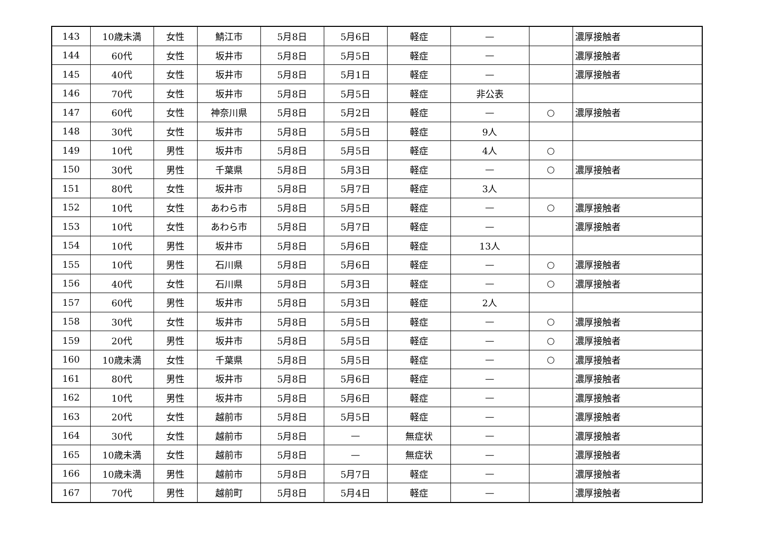| 143 | 10歳未満 | 女性 | 鯖江市 | 5月8日 | 5月6日 | 軽症 | — | | 濃厚接触者 |
| 144 | 60代 | 女性 | 坂井市 | 5月8日 | 5月5日 | 軽症 | — | | 濃厚接触者 |
| 145 | 40代 | 女性 | 坂井市 | 5月8日 | 5月1日 | 軽症 | — | | 濃厚接触者 |
| 146 | 70代 | 女性 | 坂井市 | 5月8日 | 5月5日 | 軽症 | 非公表 | | |
| 147 | 60代 | 女性 | 神奈川県 | 5月8日 | 5月2日 | 軽症 | — | ○ | 濃厚接触者 |
| 148 | 30代 | 女性 | 坂井市 | 5月8日 | 5月5日 | 軽症 | 9人 | | |
| 149 | 10代 | 男性 | 坂井市 | 5月8日 | 5月5日 | 軽症 | 4人 | ○ | |
| 150 | 30代 | 男性 | 千葉県 | 5月8日 | 5月3日 | 軽症 | — | ○ | 濃厚接触者 |
| 151 | 80代 | 女性 | 坂井市 | 5月8日 | 5月7日 | 軽症 | 3人 | | |
| 152 | 10代 | 女性 | あわら市 | 5月8日 | 5月5日 | 軽症 | — | ○ | 濃厚接触者 |
| 153 | 10代 | 女性 | あわら市 | 5月8日 | 5月7日 | 軽症 | — | | 濃厚接触者 |
| 154 | 10代 | 男性 | 坂井市 | 5月8日 | 5月6日 | 軽症 | 13人 | | |
| 155 | 10代 | 男性 | 石川県 | 5月8日 | 5月6日 | 軽症 | — | ○ | 濃厚接触者 |
| 156 | 40代 | 女性 | 石川県 | 5月8日 | 5月3日 | 軽症 | — | ○ | 濃厚接触者 |
| 157 | 60代 | 男性 | 坂井市 | 5月8日 | 5月3日 | 軽症 | 2人 | | |
| 158 | 30代 | 女性 | 坂井市 | 5月8日 | 5月5日 | 軽症 | — | ○ | 濃厚接触者 |
| 159 | 20代 | 男性 | 坂井市 | 5月8日 | 5月5日 | 軽症 | — | ○ | 濃厚接触者 |
| 160 | 10歳未満 | 女性 | 千葉県 | 5月8日 | 5月5日 | 軽症 | — | ○ | 濃厚接触者 |
| 161 | 80代 | 男性 | 坂井市 | 5月8日 | 5月6日 | 軽症 | — | | 濃厚接触者 |
| 162 | 10代 | 男性 | 坂井市 | 5月8日 | 5月6日 | 軽症 | — | | 濃厚接触者 |
| 163 | 20代 | 女性 | 越前市 | 5月8日 | 5月5日 | 軽症 | — | | 濃厚接触者 |
| 164 | 30代 | 女性 | 越前市 | 5月8日 | — | 無症状 | — | | 濃厚接触者 |
| 165 | 10歳未満 | 女性 | 越前市 | 5月8日 | — | 無症状 | — | | 濃厚接触者 |
| 166 | 10歳未満 | 男性 | 越前市 | 5月8日 | 5月7日 | 軽症 | — | | 濃厚接触者 |
| 167 | 70代 | 男性 | 越前町 | 5月8日 | 5月4日 | 軽症 | — | | 濃厚接触者 |